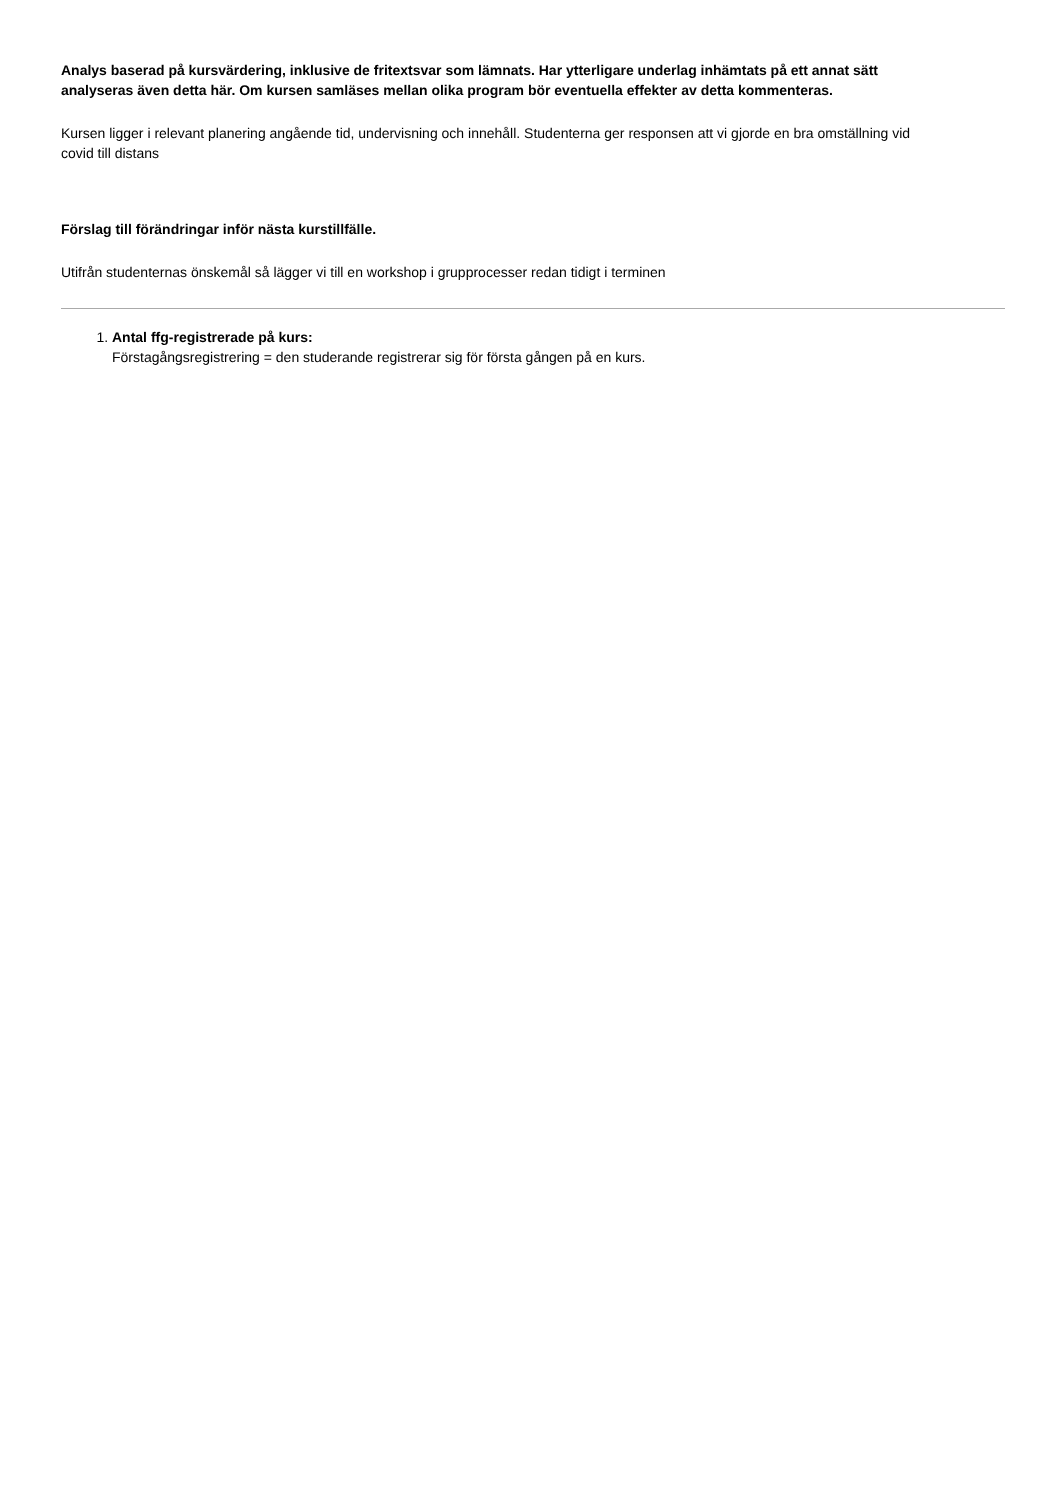Analys baserad på kursvärdering, inklusive de fritextsvar som lämnats. Har ytterligare underlag inhämtats på ett annat sätt analyseras även detta här. Om kursen samläses mellan olika program bör eventuella effekter av detta kommenteras.
Kursen ligger i relevant planering angående tid, undervisning och innehåll. Studenterna ger responsen att vi gjorde en bra omställning vid covid till distans
Förslag till förändringar inför nästa kurstillfälle.
Utifrån studenternas önskemål så lägger vi till en workshop i grupprocesser redan tidigt i terminen
1. Antal ffg-registrerade på kurs:
Förstagångsregistrering = den studerande registrerar sig för första gången på en kurs.